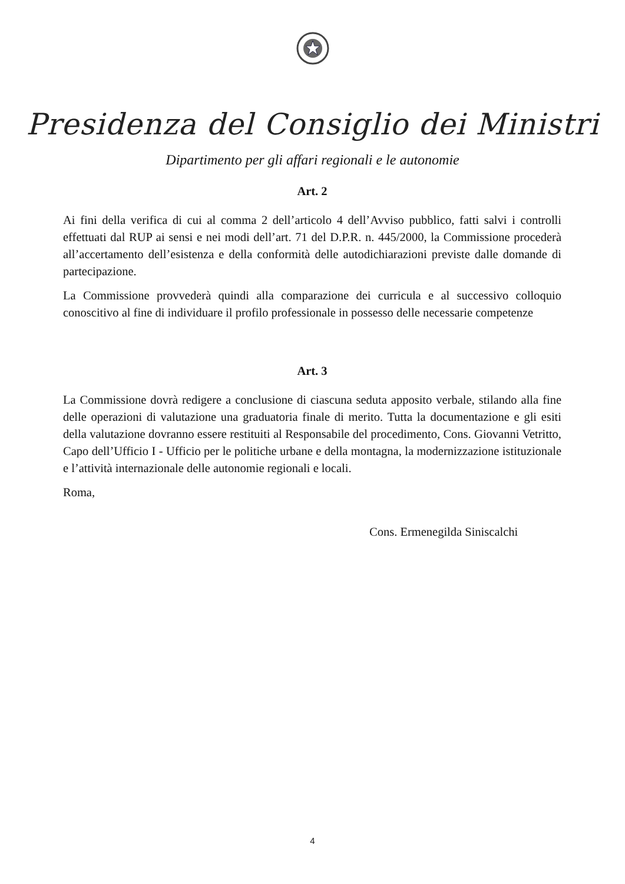Presidenza del Consiglio dei Ministri
Dipartimento per gli affari regionali e le autonomie
Art. 2
Ai fini della verifica di cui al comma 2 dell’articolo 4 dell’Avviso pubblico, fatti salvi i controlli effettuati dal RUP ai sensi e nei modi dell’art. 71 del D.P.R. n. 445/2000, la Commissione procederà all’accertamento dell’esistenza e della conformità delle autodichiarazioni previste dalle domande di partecipazione.
La Commissione provvederà quindi alla comparazione dei curricula e al successivo colloquio conoscitivo al fine di individuare il profilo professionale in possesso delle necessarie competenze
Art. 3
La Commissione dovrà redigere a conclusione di ciascuna seduta apposito verbale, stilando alla fine delle operazioni di valutazione una graduatoria finale di merito. Tutta la documentazione e gli esiti della valutazione dovranno essere restituiti al Responsabile del procedimento, Cons. Giovanni Vetritto, Capo dell’Ufficio I - Ufficio per le politiche urbane e della montagna, la modernizzazione istituzionale e l’attività internazionale delle autonomie regionali e locali.
Roma,
Cons. Ermenegilda Siniscalchi
4